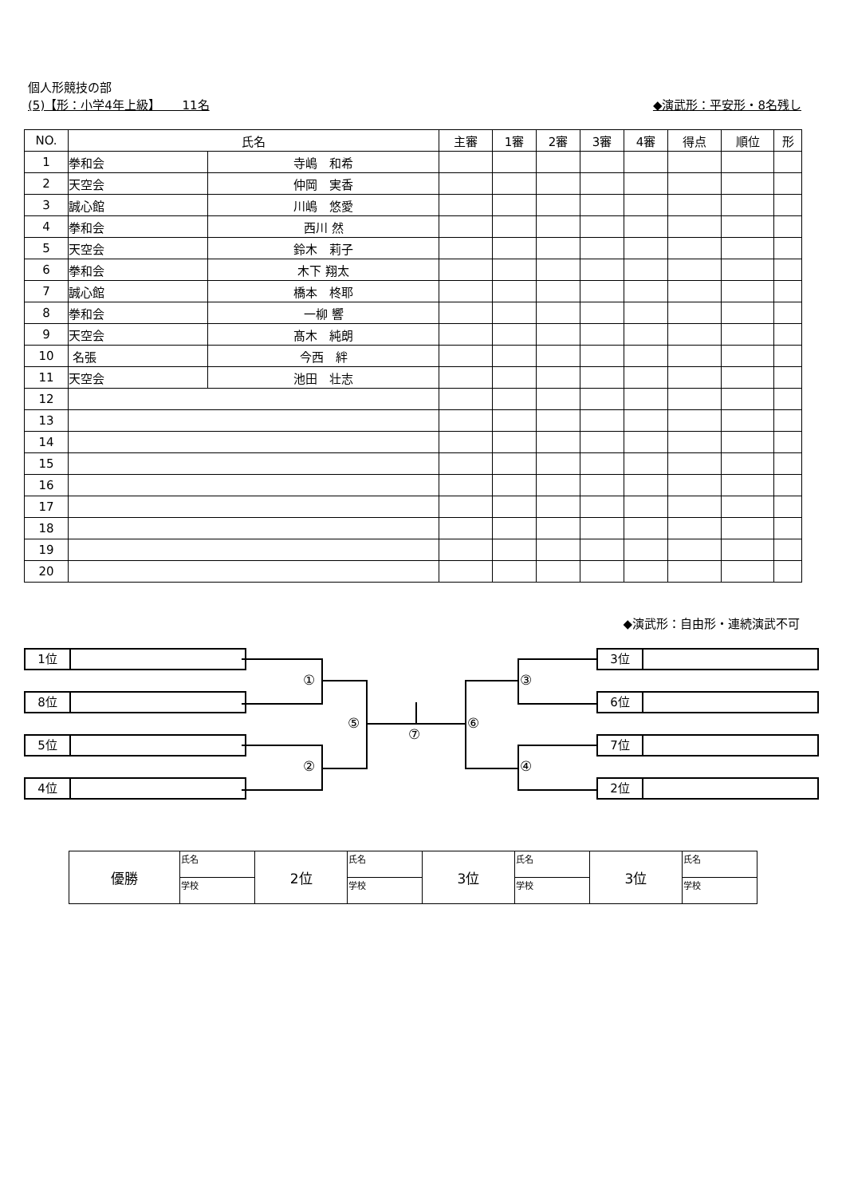個人形競技の部
(5)【形：小学4年上級】　　 11名 ◆演武形：平安形・8名残し
| NO. | 氏名 | | 主審 | 1審 | 2審 | 3審 | 4審 | 得点 | 順位 | 形 |
| --- | --- | --- | --- | --- | --- | --- | --- | --- | --- | --- |
| 1 | 拳和会 | 寺嶋 和希 | | | | | | | | |
| 2 | 天空会 | 仲岡 実香 | | | | | | | | |
| 3 | 誠心館 | 川嶋 悠愛 | | | | | | | | |
| 4 | 拳和会 | 西川 然 | | | | | | | | |
| 5 | 天空会 | 鈴木 莉子 | | | | | | | | |
| 6 | 拳和会 | 木下 翔太 | | | | | | | | |
| 7 | 誠心館 | 橋本 柊耶 | | | | | | | | |
| 8 | 拳和会 | 一柳 響 | | | | | | | | |
| 9 | 天空会 | 髙木 純朗 | | | | | | | | |
| 10 | 名張 | 今西 絆 | | | | | | | | |
| 11 | 天空会 | 池田 壮志 | | | | | | | | |
| 12 | | | | | | | | | | |
| 13 | | | | | | | | | | |
| 14 | | | | | | | | | | |
| 15 | | | | | | | | | | |
| 16 | | | | | | | | | | |
| 17 | | | | | | | | | | |
| 18 | | | | | | | | | | |
| 19 | | | | | | | | | | |
| 20 | | | | | | | | | | |
◆演武形：自由形・連続演武不可
1位
8位
5位
4位
3位
6位
7位
2位
①
②
③
④
⑤ ⑥
⑦
| 優勝 | 氏名 | 2位 | 氏名 | 3位 | 氏名 | 3位 | 氏名 |
| | 学校 | | 学校 | | 学校 | | 学校 |